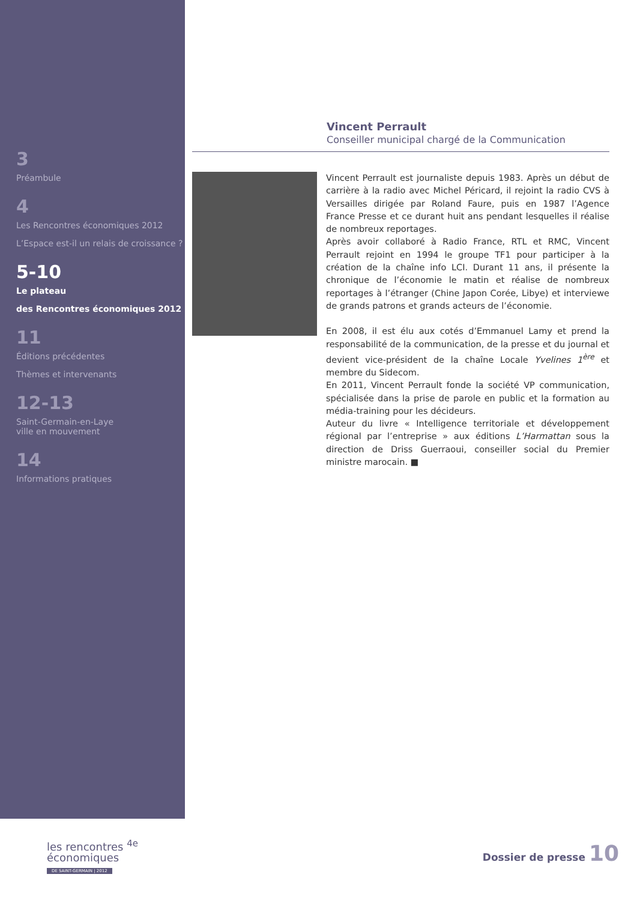3
Préambule
4
Les Rencontres économiques 2012
L’Espace est-il un relais de croissance ?
5-10
Le plateau
des Rencontres économiques 2012
11
Éditions précédentes
Thèmes et intervenants
12-13
Saint-Germain-en-Laye
ville en mouvement
14
Informations pratiques
Vincent Perrault
Conseiller municipal chargé de la Communication
Vincent Perrault est journaliste depuis 1983. Après un début de carrière à la radio avec Michel Péricard, il rejoint la radio CVS à Versailles dirigée par Roland Faure, puis en 1987 l’Agence France Presse et ce durant huit ans pendant lesquelles il réalise de nombreux reportages.
Après avoir collaboré à Radio France, RTL et RMC, Vincent Perrault rejoint en 1994 le groupe TF1 pour participer à la création de la chaîne info LCI. Durant 11 ans, il présente la chronique de l’économie le matin et réalise de nombreux reportages à l’étranger (Chine Japon Corée, Libye) et interviewe de grands patrons et grands acteurs de l’économie.
En 2008, il est élu aux cotés d’Emmanuel Lamy et prend la responsabilité de la communication, de la presse et du journal et devient vice-président de la chaîne Locale Yvelines 1<sup>ère</sup> et membre du Sidecom.
En 2011, Vincent Perrault fonde la société VP communication, spécialisée dans la prise de parole en public et la formation au média-training pour les décideurs.
Auteur du livre « Intelligence territoriale et développement régional par l’entreprise » aux éditions L’Harmattan sous la direction de Driss Guerraoui, conseiller social du Premier ministre marocain. ■
les rencontres <sup>4e</sup>
économiques
DE SAINT-GERMAIN | 2012
Dossier de presse 10